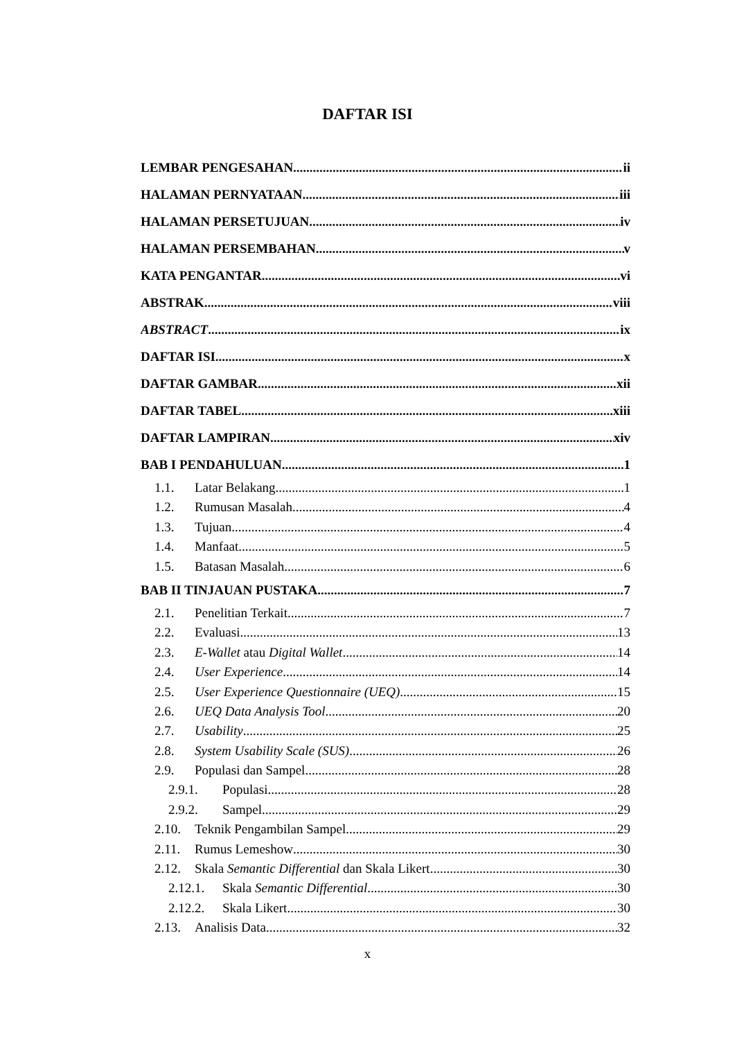DAFTAR ISI
LEMBAR PENGESAHAN ii
HALAMAN PERNYATAAN iii
HALAMAN PERSETUJUAN iv
HALAMAN PERSEMBAHAN v
KATA PENGANTAR vi
ABSTRAK viii
ABSTRACT ix
DAFTAR ISI x
DAFTAR GAMBAR xii
DAFTAR TABEL xiii
DAFTAR LAMPIRAN xiv
BAB I PENDAHULUAN 1
1.1. Latar Belakang 1
1.2. Rumusan Masalah 4
1.3. Tujuan 4
1.4. Manfaat 5
1.5. Batasan Masalah 6
BAB II TINJAUAN PUSTAKA 7
2.1. Penelitian Terkait 7
2.2. Evaluasi 13
2.3. E-Wallet atau Digital Wallet 14
2.4. User Experience 14
2.5. User Experience Questionnaire (UEQ) 15
2.6. UEQ Data Analysis Tool 20
2.7. Usability 25
2.8. System Usability Scale (SUS) 26
2.9. Populasi dan Sampel 28
2.9.1. Populasi 28
2.9.2. Sampel 29
2.10. Teknik Pengambilan Sampel 29
2.11. Rumus Lemeshow 30
2.12. Skala Semantic Differential dan Skala Likert 30
2.12.1. Skala Semantic Differential 30
2.12.2. Skala Likert 30
2.13. Analisis Data 32
x